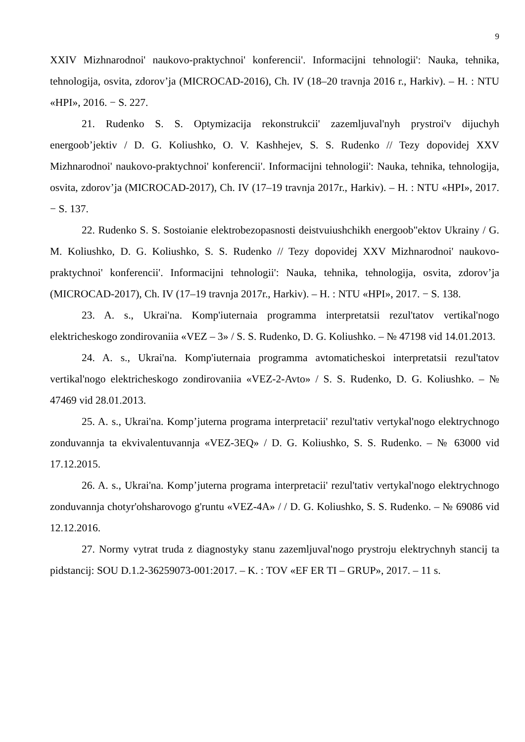9
XXIV Mizhnarodnoi' naukovo-praktychnoi' konferencii'. Informacijni tehnologii': Nauka, tehnika, tehnologija, osvita, zdorov’ja (MICROCAD-2016), Ch. IV (18–20 travnja 2016 r., Harkiv). – H. : NTU «HPI», 2016. − S. 227.
21. Rudenko S. S. Optymizacija rekonstrukcii' zazemljuval'nyh prystroi'v dijuchyh energoob’jektiv / D. G. Koliushko, O. V. Kashhejev, S. S. Rudenko // Tezy dopovidej XXV Mizhnarodnoi' naukovo-praktychnoi' konferencii'. Informacijni tehnologii': Nauka, tehnika, tehnologija, osvita, zdorov’ja (MICROCAD-2017), Ch. IV (17–19 travnja 2017r., Harkiv). – H. : NTU «HPI», 2017. − S. 137.
22. Rudenko S. S. Sostoianie elektrobezopasnosti deistvuiushchikh energoob"ektov Ukrainy / G. M. Koliushko, D. G. Koliushko, S. S. Rudenko // Tezy dopovidej XXV Mizhnarodnoi' naukovo-praktychnoi' konferencii'. Informacijni tehnologii': Nauka, tehnika, tehnologija, osvita, zdorov’ja (MICROCAD-2017), Ch. IV (17–19 travnja 2017r., Harkiv). – H. : NTU «HPI», 2017. − S. 138.
23. A. s., Ukrai'na. Komp'iuternaia programma interpretatsii rezul'tatov vertikal'nogo elektricheskogo zondirovaniia «VEZ – 3» / S. S. Rudenko, D. G. Koliushko. – № 47198 vid 14.01.2013.
24. A. s., Ukrai'na. Komp'iuternaia programma avtomaticheskoi interpretatsii rezul'tatov vertikal'nogo elektricheskogo zondirovaniia «VEZ-2-Avto» / S. S. Rudenko, D. G. Koliushko. – № 47469 vid 28.01.2013.
25. A. s., Ukrai'na. Komp’juterna programa interpretacii' rezul'tativ vertykal'nogo elektrychnogo zonduvannja ta ekvivalentuvannja «VEZ-3EQ» / D. G. Koliushko, S. S. Rudenko. – № 63000 vid 17.12.2015.
26. A. s., Ukrai'na. Komp’juterna programa interpretacii' rezul'tativ vertykal'nogo elektrychnogo zonduvannja chotyr'ohsharovogo g'runtu «VEZ-4A» / / D. G. Koliushko, S. S. Rudenko. – № 69086 vid 12.12.2016.
27. Normy vytrat truda z diagnostyky stanu zazemljuval'nogo prystroju elektrychnyh stancij ta pidstancij: SOU D.1.2-36259073-001:2017. – K. : TOV «EF ER TI – GRUP», 2017. – 11 s.